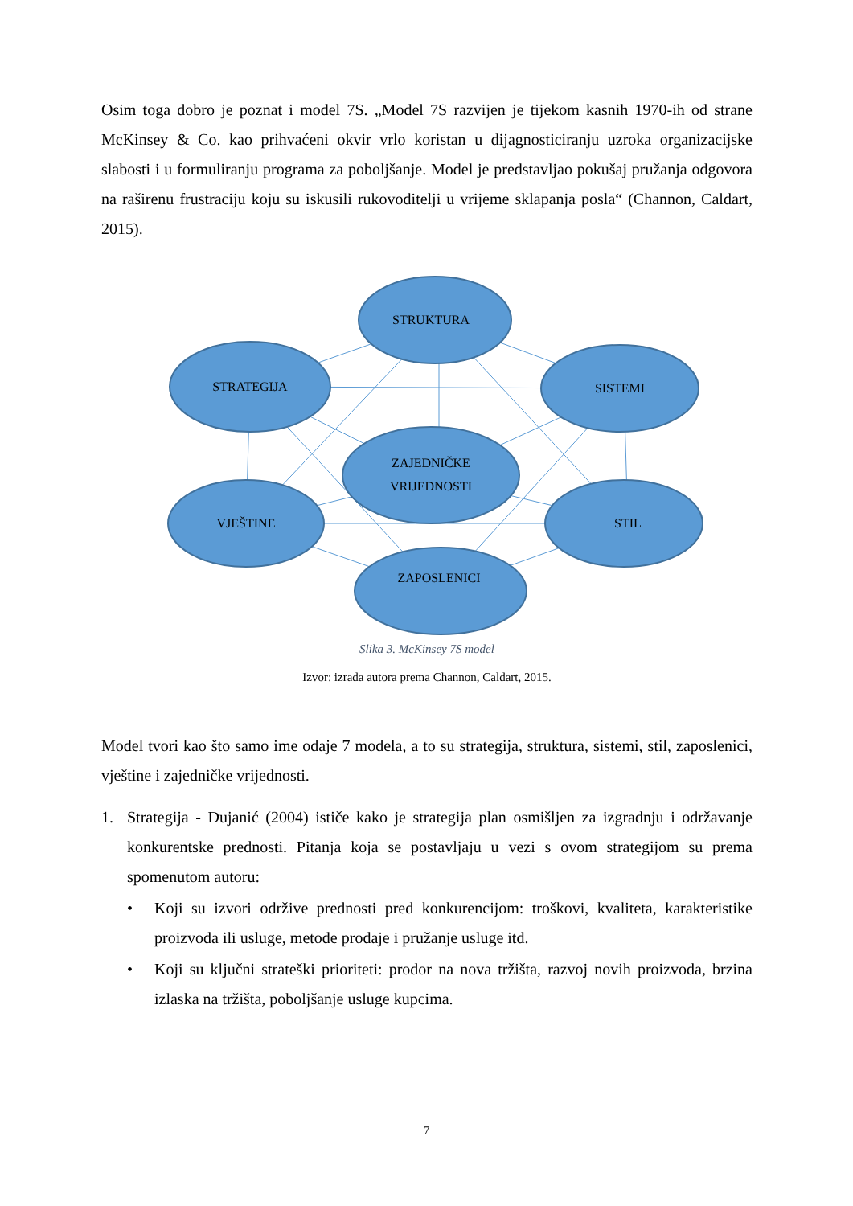Osim toga dobro je poznat i model 7S. „Model 7S razvijen je tijekom kasnih 1970-ih od strane McKinsey & Co. kao prihvaćeni okvir vrlo koristan u dijagnosticiranju uzroka organizacijske slabosti i u formuliranju programa za poboljšanje. Model je predstavljao pokušaj pružanja odgovora na raširenu frustraciju koju su iskusili rukovoditelji u vrijeme sklapanja posla“ (Channon, Caldart, 2015).
STRUKTURA
STRATEGIJA
SISTEMI
ZAJEDNIČKE
VRIJEDNOSTI
VJEŠTINE
STIL
ZAPOSLENICI
Slika 3. McKinsey 7S model
Izvor: izrada autora prema Channon, Caldart, 2015.
Model tvori kao što samo ime odaje 7 modela, a to su strategija, struktura, sistemi, stil, zaposlenici, vještine i zajedničke vrijednosti.
1. Strategija - Dujanić (2004) ističe kako je strategija plan osmišljen za izgradnju i održavanje konkurentske prednosti. Pitanja koja se postavljaju u vezi s ovom strategijom su prema spomenutom autoru:
• Koji su izvori održive prednosti pred konkurencijom: troškovi, kvaliteta, karakteristike proizvoda ili usluge, metode prodaje i pružanje usluge itd.
• Koji su ključni strateški prioriteti: prodor na nova tržišta, razvoj novih proizvoda, brzina izlaska na tržišta, poboljšanje usluge kupcima.
7